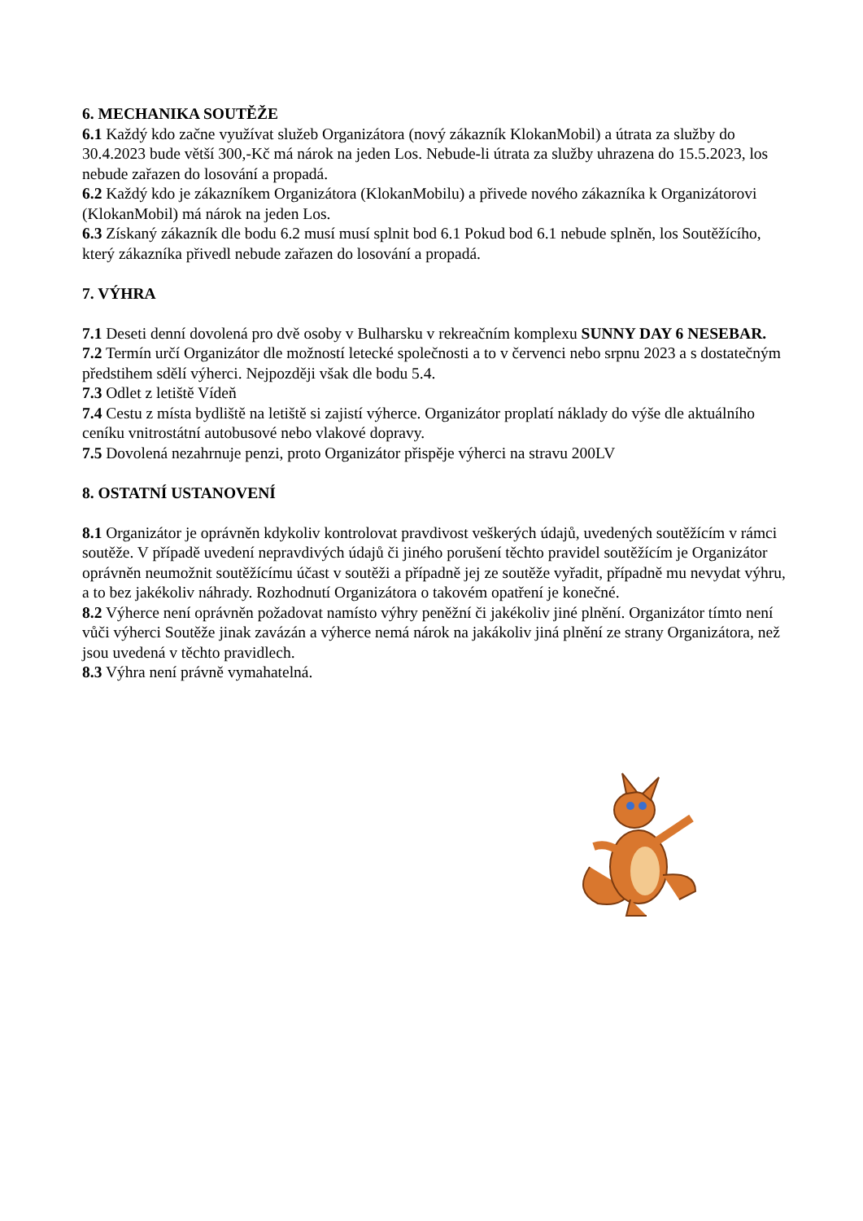6. MECHANIKA SOUTĚŽE
6.1 Každý kdo začne využívat služeb Organizátora (nový zákazník KlokanMobil) a útrata za služby do 30.4.2023 bude větší 300,-Kč má nárok na jeden Los. Nebude-li útrata za služby uhrazena do 15.5.2023, los nebude zařazen do losování a propadá.
6.2 Každý kdo je zákazníkem Organizátora (KlokanMobilu) a přivede nového zákazníka k Organizátorovi (KlokanMobil) má nárok na jeden Los.
6.3 Získaný zákazník dle bodu 6.2 musí musí splnit bod 6.1 Pokud bod 6.1 nebude splněn, los Soutěžícího, který zákazníka přivedl nebude zařazen do losování a propadá.
7. VÝHRA
7.1 Deseti denní dovolená pro dvě osoby v Bulharsku v rekreačním komplexu SUNNY DAY 6 NESEBAR.
7.2 Termín určí Organizátor dle možností letecké společnosti a to v červenci nebo srpnu 2023 a s dostatečným předstihem sdělí výherci. Nejpozději však dle bodu 5.4.
7.3 Odlet z letiště Vídeň
7.4 Cestu z místa bydliště na letiště si zajistí výherce. Organizátor proplatí náklady do výše dle aktuálního ceníku vnitrostátní autobusové nebo vlakové dopravy.
7.5 Dovolená nezahrnuje penzi, proto Organizátor přispěje výherci na stravu 200LV
8. OSTATNÍ USTANOVENÍ
8.1 Organizátor je oprávněn kdykoliv kontrolovat pravdivost veškerých údajů, uvedených soutěžícím v rámci soutěže. V případě uvedení nepravdivých údajů či jiného porušení těchto pravidel soutěžícím je Organizátor oprávněn neumožnit soutěžícímu účast v soutěži a případně jej ze soutěže vyřadit, případně mu nevydat výhru, a to bez jakékoliv náhrady. Rozhodnutí Organizátora o takovém opatření je konečné.
8.2 Výherce není oprávněn požadovat namísto výhry peněžní či jakékoliv jiné plnění. Organizátor tímto není vůči výherci Soutěže jinak zavázán a výherce nemá nárok na jakákoliv jiná plnění ze strany Organizátora, než jsou uvedená v těchto pravidlech.
8.3 Výhra není právně vymahatelná.